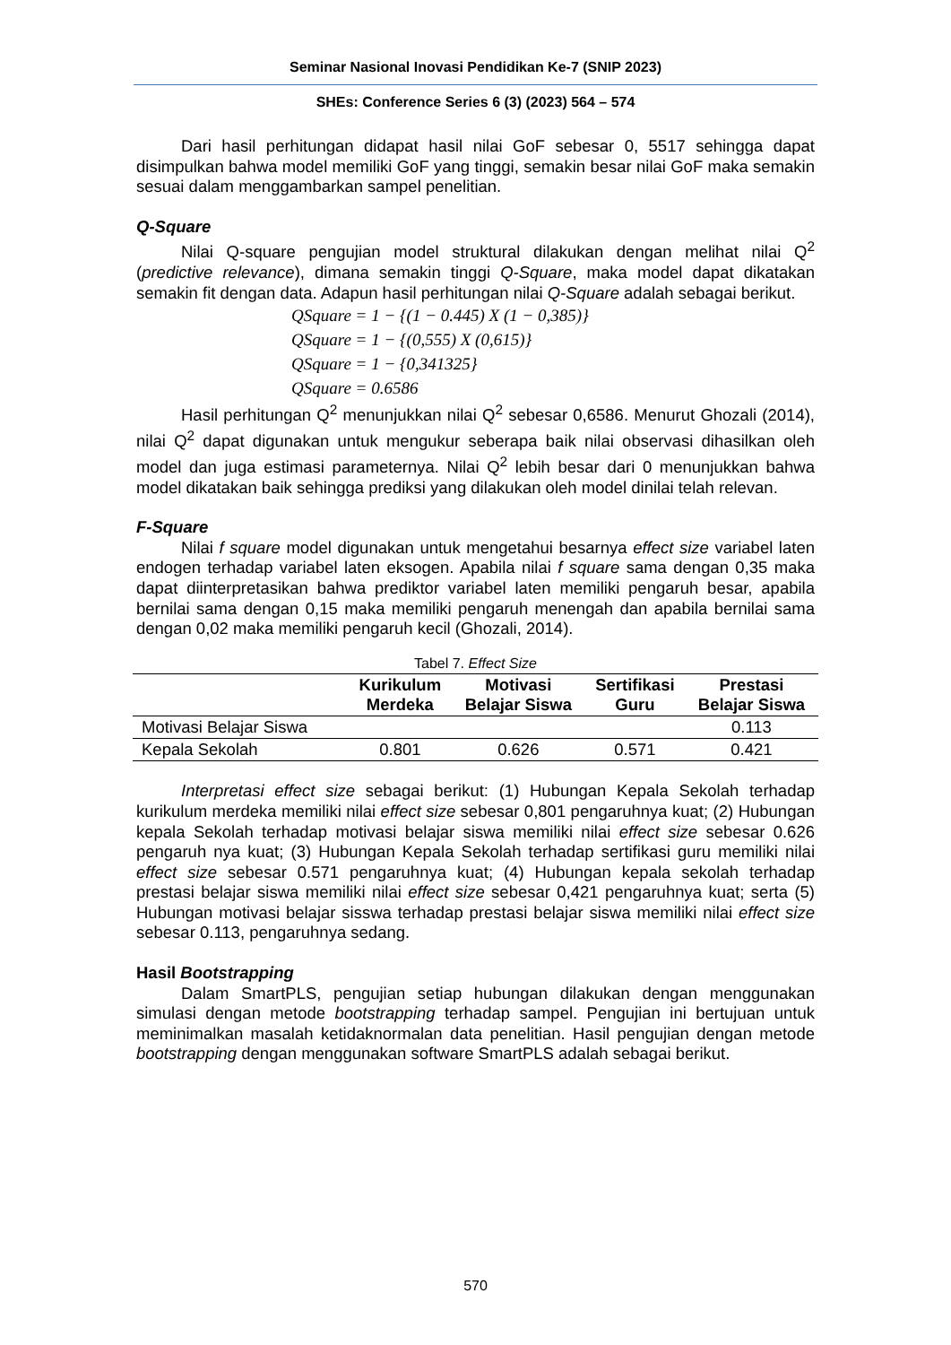Seminar Nasional Inovasi Pendidikan Ke-7 (SNIP 2023)
SHEs: Conference Series 6 (3) (2023) 564 – 574
Dari hasil perhitungan didapat hasil nilai GoF sebesar 0, 5517 sehingga dapat disimpulkan bahwa model memiliki GoF yang tinggi, semakin besar nilai GoF maka semakin sesuai dalam menggambarkan sampel penelitian.
Q-Square
Nilai Q-square pengujian model struktural dilakukan dengan melihat nilai Q<sup>2</sup> (predictive relevance), dimana semakin tinggi Q-Square, maka model dapat dikatakan semakin fit dengan data. Adapun hasil perhitungan nilai Q-Square adalah sebagai berikut.
QSquare = 1 − {(1 − 0.445) X (1 − 0,385)}
QSquare = 1 − {(0,555) X (0,615)}
QSquare = 1 − {0,341325}
QSquare = 0.6586
Hasil perhitungan Q<sup>2</sup> menunjukkan nilai Q<sup>2</sup> sebesar 0,6586. Menurut Ghozali (2014), nilai Q<sup>2</sup> dapat digunakan untuk mengukur seberapa baik nilai observasi dihasilkan oleh model dan juga estimasi parameternya. Nilai Q<sup>2</sup> lebih besar dari 0 menunjukkan bahwa model dikatakan baik sehingga prediksi yang dilakukan oleh model dinilai telah relevan.
F-Square
Nilai f square model digunakan untuk mengetahui besarnya effect size variabel laten endogen terhadap variabel laten eksogen. Apabila nilai f square sama dengan 0,35 maka dapat diinterpretasikan bahwa prediktor variabel laten memiliki pengaruh besar, apabila bernilai sama dengan 0,15 maka memiliki pengaruh menengah dan apabila bernilai sama dengan 0,02 maka memiliki pengaruh kecil (Ghozali, 2014).
Tabel 7. Effect Size
| | Kurikulum Merdeka | Motivasi Belajar Siswa | Sertifikasi Guru | Prestasi Belajar Siswa |
| --- | --- | --- | --- | --- |
| Motivasi Belajar Siswa | | | | 0.113 |
| Kepala Sekolah | 0.801 | 0.626 | 0.571 | 0.421 |
Interpretasi effect size sebagai berikut: (1) Hubungan Kepala Sekolah terhadap kurikulum merdeka memiliki nilai effect size sebesar 0,801 pengaruhnya kuat; (2) Hubungan kepala Sekolah terhadap motivasi belajar siswa memiliki nilai effect size sebesar 0.626 pengaruh nya kuat; (3) Hubungan Kepala Sekolah terhadap sertifikasi guru memiliki nilai effect size sebesar 0.571 pengaruhnya kuat; (4) Hubungan kepala sekolah terhadap prestasi belajar siswa memiliki nilai effect size sebesar 0,421 pengaruhnya kuat; serta (5) Hubungan motivasi belajar sisswa terhadap prestasi belajar siswa memiliki nilai effect size sebesar 0.113, pengaruhnya sedang.
Hasil Bootstrapping
Dalam SmartPLS, pengujian setiap hubungan dilakukan dengan menggunakan simulasi dengan metode bootstrapping terhadap sampel. Pengujian ini bertujuan untuk meminimalkan masalah ketidaknormalan data penelitian. Hasil pengujian dengan metode bootstrapping dengan menggunakan software SmartPLS adalah sebagai berikut.
570